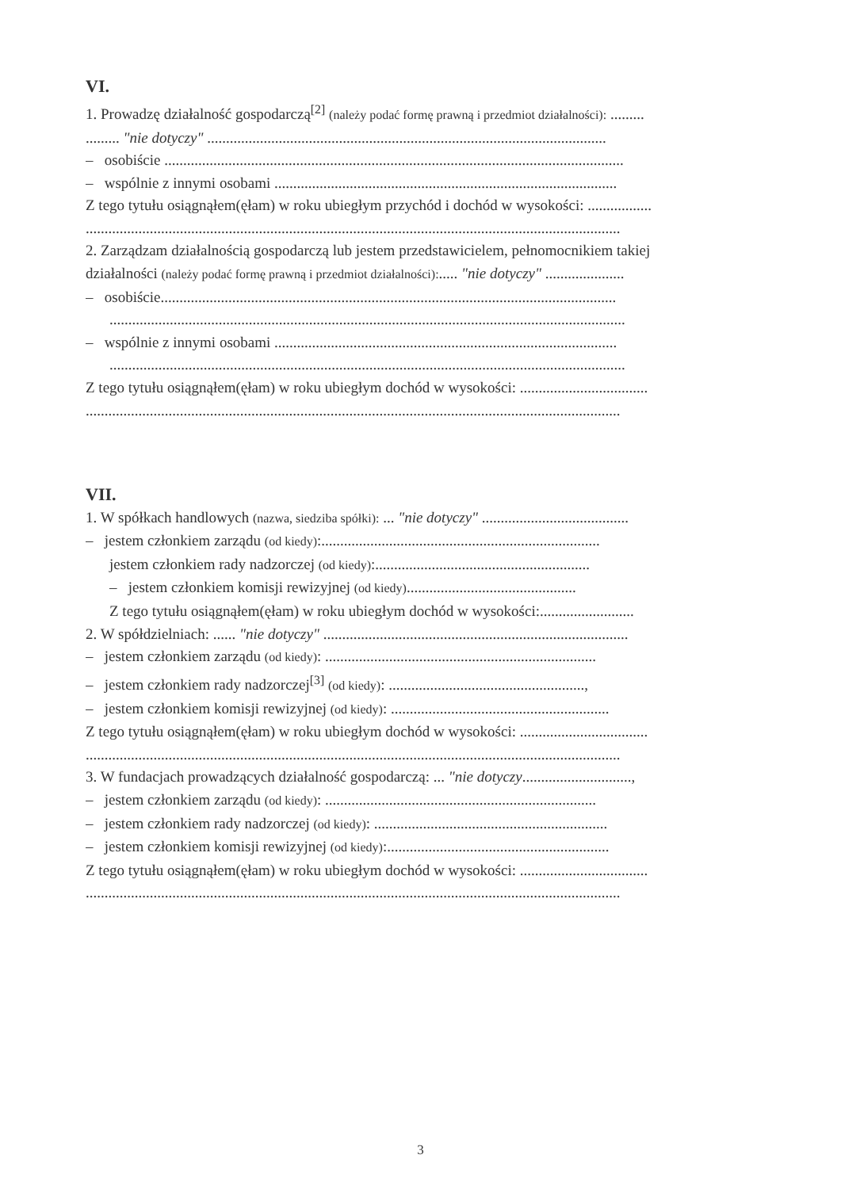VI.
1. Prowadzę działalność gospodarczą<sup>[2]</sup> (należy podać formę prawną i przedmiot działalności): .........
......... "nie dotyczy" ..........................................................................................................
– osobiście ..........................................................................................................................
– wspólnie z innymi osobami ...........................................................................................
Z tego tytułu osiągnąłem(ęłam) w roku ubiegłym przychód i dochód w wysokości: .................
..............................................................................................................................................
2. Zarządzam działalnością gospodarczą lub jestem przedstawicielem, pełnomocnikiem takiej
działalności (należy podać formę prawną i przedmiot działalności):..... "nie dotyczy" .....................
– osobiście.........................................................................................................................
.........................................................................................................................................
– wspólnie z innymi osobami ...........................................................................................
.........................................................................................................................................
Z tego tytułu osiągnąłem(ęłam) w roku ubiegłym dochód w wysokości: ..................................
..............................................................................................................................................
VII.
1. W spółkach handlowych (nazwa, siedziba spółki): ... "nie dotyczy" .......................................
– jestem członkiem zarządu (od kiedy):..........................................................................
jestem członkiem rady nadzorczej (od kiedy):.........................................................
– jestem członkiem komisji rewizyjnej (od kiedy).............................................
Z tego tytułu osiągnąłem(ęłam) w roku ubiegłym dochód w wysokości:.........................
2. W spółdzielniach: ...... "nie dotyczy" .................................................................................
– jestem członkiem zarządu (od kiedy): ........................................................................
– jestem członkiem rady nadzorczej<sup>[3]</sup> (od kiedy): ....................................................,
– jestem członkiem komisji rewizyjnej (od kiedy): ..........................................................
Z tego tytułu osiągnąłem(ęłam) w roku ubiegłym dochód w wysokości: ..................................
..............................................................................................................................................
3. W fundacjach prowadzących działalność gospodarczą: ... "nie dotyczy.............................,
– jestem członkiem zarządu (od kiedy): ........................................................................
– jestem członkiem rady nadzorczej (od kiedy): ..............................................................
– jestem członkiem komisji rewizyjnej (od kiedy):...........................................................
Z tego tytułu osiągnąłem(ęłam) w roku ubiegłym dochód w wysokości: ..................................
..............................................................................................................................................
3